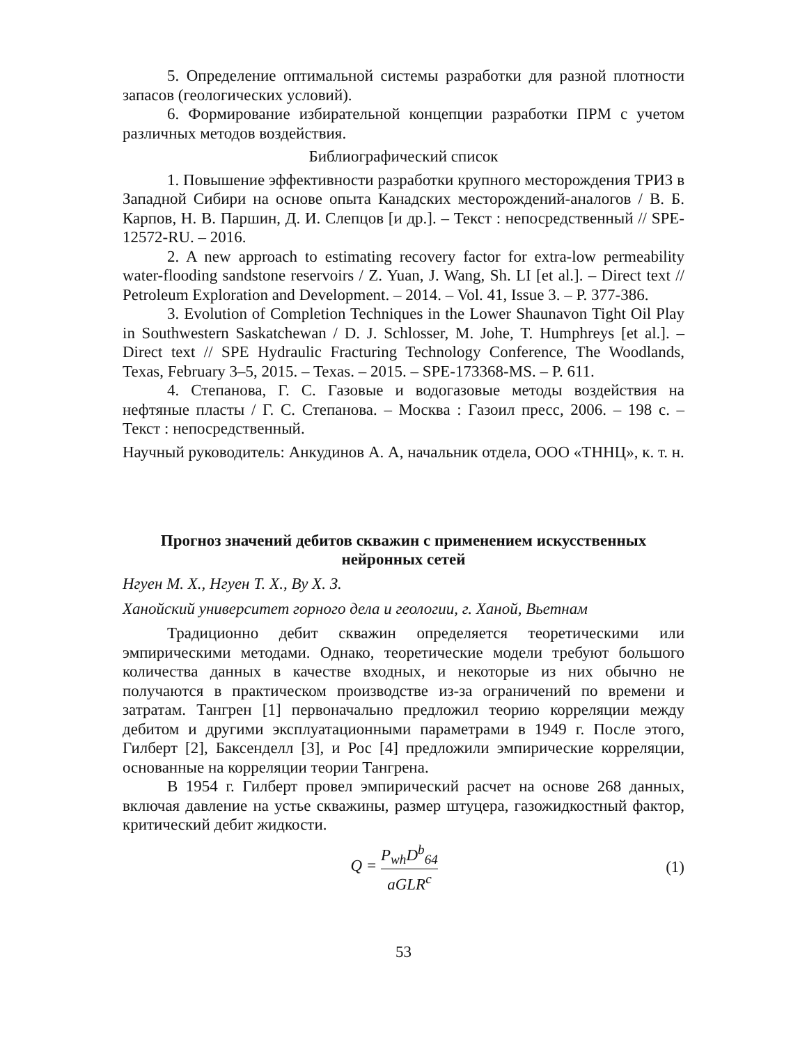5. Определение оптимальной системы разработки для разной плотности запасов (геологических условий).
6. Формирование избирательной концепции разработки ПРМ с учетом различных методов воздействия.
Библиографический список
1. Повышение эффективности разработки крупного месторождения ТРИЗ в Западной Сибири на основе опыта Канадских месторождений-аналогов / В. Б. Карпов, Н. В. Паршин, Д. И. Слепцов [и др.]. – Текст : непосредственный // SPE-12572-RU. – 2016.
2. A new approach to estimating recovery factor for extra-low permeability water-flooding sandstone reservoirs / Z. Yuan, J. Wang, Sh. LI [et al.]. – Direct text // Petroleum Exploration and Development. – 2014. – Vol. 41, Issue 3. – P. 377-386.
3. Evolution of Completion Techniques in the Lower Shaunavon Tight Oil Play in Southwestern Saskatchewan / D. J. Schlosser, M. Johe, T. Humphreys [et al.]. – Direct text // SPE Hydraulic Fracturing Technology Conference, The Woodlands, Texas, February 3–5, 2015. – Texas. – 2015. – SPE-173368-MS. – P. 611.
4. Степанова, Г. С. Газовые и водогазовые методы воздействия на нефтяные пласты / Г. С. Степанова. – Москва : Газоил пресс, 2006. – 198 с. – Текст : непосредственный.
Научный руководитель: Анкудинов А. А, начальник отдела, ООО «ТННЦ», к. т. н.
Прогноз значений дебитов скважин с применением искусственных нейронных сетей
Нгуен М. Х., Нгуен Т. Х., Ву Х. З.
Ханойский университет горного дела и геологии, г. Ханой, Вьетнам
Традиционно дебит скважин определяется теоретическими или эмпирическими методами. Однако, теоретические модели требуют большого количества данных в качестве входных, и некоторые из них обычно не получаются в практическом производстве из-за ограничений по времени и затратам. Тангрен [1] первоначально предложил теорию корреляции между дебитом и другими эксплуатационными параметрами в 1949 г. После этого, Гилберт [2], Баксенделл [3], и Рос [4] предложили эмпирические корреляции, основанные на корреляции теории Тангрена.
В 1954 г. Гилберт провел эмпирический расчет на основе 268 данных, включая давление на устье скважины, размер штуцера, газожидкостный фактор, критический дебит жидкости.
Q = P<sub>wh</sub>D<sup>b</sup><sub>64</sub> aGLR<sup>c</sup> (1)
53